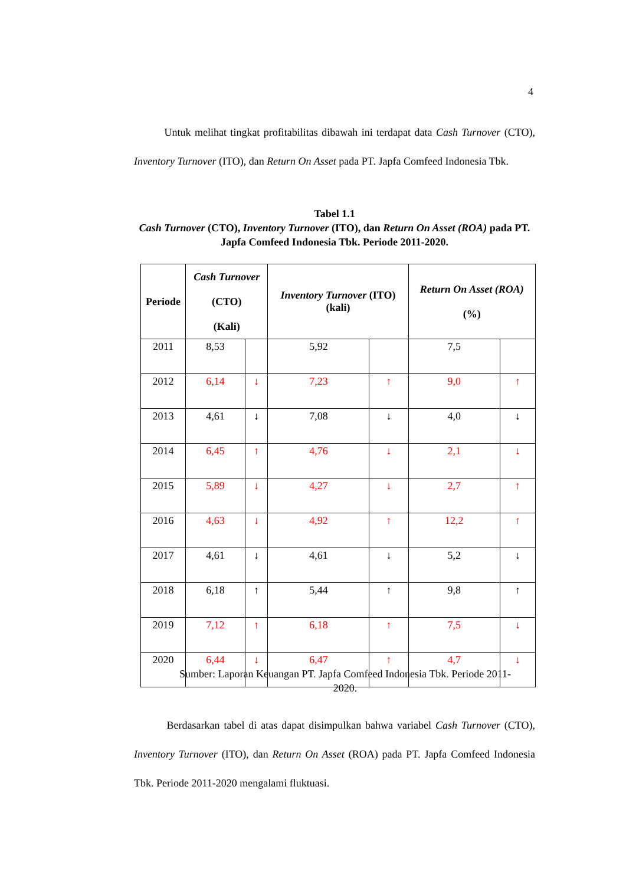4
Untuk melihat tingkat profitabilitas dibawah ini terdapat data Cash Turnover (CTO), Inventory Turnover (ITO), dan Return On Asset pada PT. Japfa Comfeed Indonesia Tbk.
Tabel 1.1
Cash Turnover (CTO), Inventory Turnover (ITO), dan Return On Asset (ROA) pada PT. Japfa Comfeed Indonesia Tbk. Periode 2011-2020.
| Periode | Cash Turnover (CTO) (Kali) | | Inventory Turnover (ITO) (kali) | | Return On Asset (ROA) (%) | |
| --- | --- | --- | --- | --- | --- | --- |
| 2011 | 8,53 | | 5,92 | | 7,5 | |
| 2012 | 6,14 | ↓ | 7,23 | ↑ | 9,0 | ↑ |
| 2013 | 4,61 | ↓ | 7,08 | ↓ | 4,0 | ↓ |
| 2014 | 6,45 | ↑ | 4,76 | ↓ | 2,1 | ↓ |
| 2015 | 5,89 | ↓ | 4,27 | ↓ | 2,7 | ↑ |
| 2016 | 4,63 | ↓ | 4,92 | ↑ | 12,2 | ↑ |
| 2017 | 4,61 | ↓ | 4,61 | ↓ | 5,2 | ↓ |
| 2018 | 6,18 | ↑ | 5,44 | ↑ | 9,8 | ↑ |
| 2019 | 7,12 | ↑ | 6,18 | ↑ | 7,5 | ↓ |
| 2020 | 6,44 | ↓ | 6,47 | ↑ | 4,7 | ↓ |
Sumber: Laporan Keuangan PT. Japfa Comfeed Indonesia Tbk. Periode 2011-2020.
Berdasarkan tabel di atas dapat disimpulkan bahwa variabel Cash Turnover (CTO), Inventory Turnover (ITO), dan Return On Asset (ROA) pada PT. Japfa Comfeed Indonesia Tbk. Periode 2011-2020 mengalami fluktuasi.